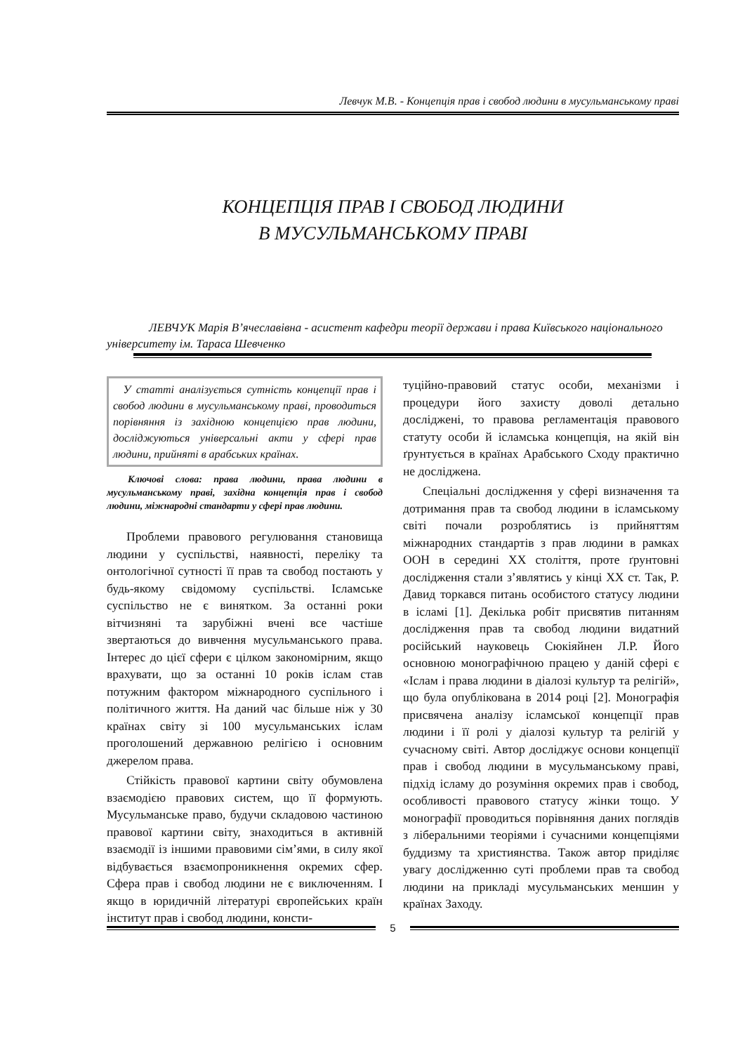Левчук М.В. - Концепція прав і свобод людини в мусульманському праві
КОНЦЕПЦІЯ ПРАВ І СВОБОД ЛЮДИНИ
В МУСУЛЬМАНСЬКОМУ ПРАВІ
ЛЕВЧУК Марія В’ячеславівна - асистент кафедри теорії держави і права Київського національного університету ім. Тараса Шевченко
У статті аналізується сутність концепції прав і свобод людини в мусульманському праві, проводиться порівняння із західною концепцією прав людини, досліджуються універсальні акти у сфері прав людини, прийняті в арабських країнах.
Ключові слова: права людини, права людини в мусульманському праві, західна концепція прав і свобод людини, міжнародні стандарти у сфері прав людини.
Проблеми правового регулювання становища людини у суспільстві, наявності, переліку та онтологічної сутності її прав та свобод постають у будь-якому свідомому суспільстві. Ісламське суспільство не є винятком. За останні роки вітчизняні та зарубіжні вчені все частіше звертаються до вивчення мусульманського права. Інтерес до цієї сфери є цілком закономірним, якщо врахувати, що за останні 10 років іслам став потужним фактором міжнародного суспільного і політичного життя. На даний час більше ніж у 30 країнах світу зі 100 мусульманських іслам проголошений державною релігією і основним джерелом права.
Стійкість правової картини світу обумовлена взаємодією правових систем, що її формують. Мусульманське право, будучи складовою частиною правової картини світу, знаходиться в активній взаємодії із іншими правовими сім’ями, в силу якої відбувається взаємопроникнення окремих сфер. Сфера прав і свобод людини не є виключенням. І якщо в юридичній літературі європейських країн інститут прав і свобод людини, консти-
туційно-правовий статус особи, механізми і процедури його захисту доволі детально досліджені, то правова регламентація правового статуту особи й ісламська концепція, на якій він ґрунтується в країнах Арабського Сходу практично не досліджена.
Спеціальні дослідження у сфері визначення та дотримання прав та свобод людини в ісламському світі почали розроблятись із прийняттям міжнародних стандартів з прав людини в рамках ООН в середині XX століття, проте ґрунтовні дослідження стали з’являтись у кінці XX ст. Так, Р. Давид торкався питань особистого статусу людини в ісламі [1]. Декілька робіт присвятив питанням дослідження прав та свобод людини видатний російський науковець Сюкіяйнен Л.Р. Його основною монографічною працею у даній сфері є «Іслам і права людини в діалозі культур та релігій», що була опублікована в 2014 році [2]. Монографія присвячена аналізу ісламської концепції прав людини і її ролі у діалозі культур та релігій у сучасному світі. Автор досліджує основи концепції прав і свобод людини в мусульманському праві, підхід ісламу до розуміння окремих прав і свобод, особливості правового статусу жінки тощо. У монографії проводиться порівняння даних поглядів з ліберальними теоріями і сучасними концепціями буддизму та християнства. Також автор приділяє увагу дослідженню суті проблеми прав та свобод людини на прикладі мусульманських меншин у країнах Заходу.
5